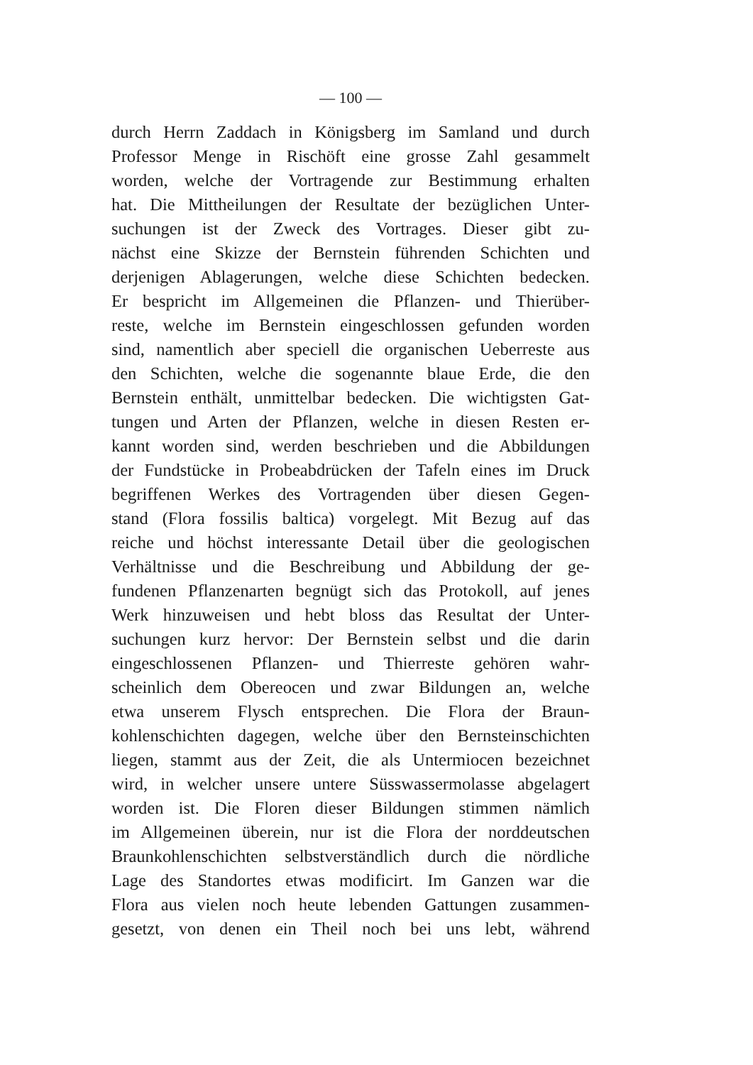— 100 —
durch Herrn Zaddach in Königsberg im Samland und durch
Professor Menge in Rischöft eine grosse Zahl gesammelt
worden, welche der Vortragende zur Bestimmung erhalten
hat. Die Mittheilungen der Resultate der bezüglichen Unter-
suchungen ist der Zweck des Vortrages. Dieser gibt zu-
nächst eine Skizze der Bernstein führenden Schichten und
derjenigen Ablagerungen, welche diese Schichten bedecken.
Er bespricht im Allgemeinen die Pflanzen- und Thierüber-
reste, welche im Bernstein eingeschlossen gefunden worden
sind, namentlich aber speciell die organischen Ueberreste aus
den Schichten, welche die sogenannte blaue Erde, die den
Bernstein enthält, unmittelbar bedecken. Die wichtigsten Gat-
tungen und Arten der Pflanzen, welche in diesen Resten er-
kannt worden sind, werden beschrieben und die Abbildungen
der Fundstücke in Probeabdrücken der Tafeln eines im Druck
begriffenen Werkes des Vortragenden über diesen Gegen-
stand (Flora fossilis baltica) vorgelegt. Mit Bezug auf das
reiche und höchst interessante Detail über die geologischen
Verhältnisse und die Beschreibung und Abbildung der ge-
fundenen Pflanzenarten begnügt sich das Protokoll, auf jenes
Werk hinzuweisen und hebt bloss das Resultat der Unter-
suchungen kurz hervor: Der Bernstein selbst und die darin
eingeschlossenen Pflanzen- und Thierreste gehören wahr-
scheinlich dem Obereocen und zwar Bildungen an, welche
etwa unserem Flysch entsprechen. Die Flora der Braun-
kohlenschichten dagegen, welche über den Bernsteinschichten
liegen, stammt aus der Zeit, die als Untermiocen bezeichnet
wird, in welcher unsere untere Süsswassermolasse abgelagert
worden ist. Die Floren dieser Bildungen stimmen nämlich
im Allgemeinen überein, nur ist die Flora der norddeutschen
Braunkohlenschichten selbstverständlich durch die nördliche
Lage des Standortes etwas modificirt. Im Ganzen war die
Flora aus vielen noch heute lebenden Gattungen zusammen-
gesetzt, von denen ein Theil noch bei uns lebt, während